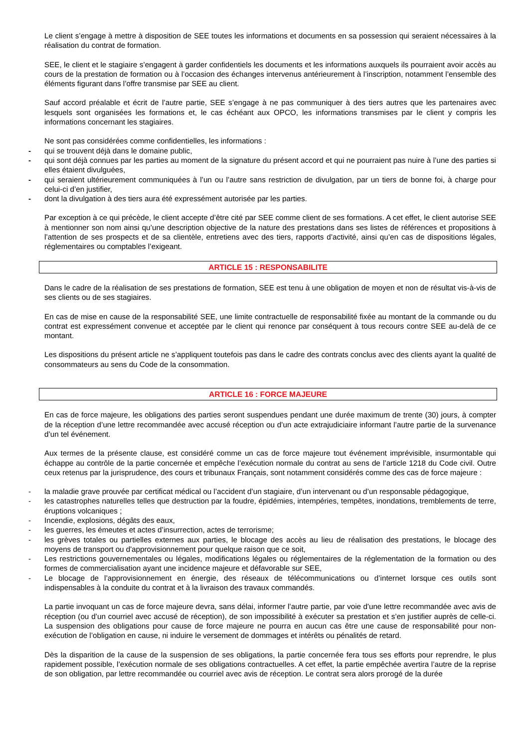Le client s’engage à mettre à disposition de SEE toutes les informations et documents en sa possession qui seraient nécessaires à la réalisation du contrat de formation.
SEE, le client et le stagiaire s’engagent à garder confidentiels les documents et les informations auxquels ils pourraient avoir accès au cours de la prestation de formation ou à l’occasion des échanges intervenus antérieurement à l’inscription, notamment l’ensemble des éléments figurant dans l’offre transmise par SEE au client.
Sauf accord préalable et écrit de l’autre partie, SEE s’engage à ne pas communiquer à des tiers autres que les partenaires avec lesquels sont organisées les formations et, le cas échéant aux OPCO, les informations transmises par le client y compris les informations concernant les stagiaires.
Ne sont pas considérées comme confidentielles, les informations :
- qui se trouvent déjà dans le domaine public,
- qui sont déjà connues par les parties au moment de la signature du présent accord et qui ne pourraient pas nuire à l’une des parties si elles étaient divulguées,
- qui seraient ultérieurement communiquées à l’un ou l’autre sans restriction de divulgation, par un tiers de bonne foi, à charge pour celui-ci d’en justifier,
- dont la divulgation à des tiers aura été expressément autorisée par les parties.
Par exception à ce qui précède, le client accepte d’être cité par SEE comme client de ses formations. A cet effet, le client autorise SEE à mentionner son nom ainsi qu’une description objective de la nature des prestations dans ses listes de références et propositions à l’attention de ses prospects et de sa clientèle, entretiens avec des tiers, rapports d’activité, ainsi qu’en cas de dispositions légales, réglementaires ou comptables l’exigeant.
ARTICLE 15 : RESPONSABILITE
Dans le cadre de la réalisation de ses prestations de formation, SEE est tenu à une obligation de moyen et non de résultat vis-à-vis de ses clients ou de ses stagiaires.
En cas de mise en cause de la responsabilité SEE, une limite contractuelle de responsabilité fixée au montant de la commande ou du contrat est expressément convenue et acceptée par le client qui renonce par conséquent à tous recours contre SEE au-delà de ce montant.
Les dispositions du présent article ne s’appliquent toutefois pas dans le cadre des contrats conclus avec des clients ayant la qualité de consommateurs au sens du Code de la consommation.
ARTICLE 16 : FORCE MAJEURE
En cas de force majeure, les obligations des parties seront suspendues pendant une durée maximum de trente (30) jours, à compter de la réception d’une lettre recommandée avec accusé réception ou d’un acte extrajudiciaire informant l’autre partie de la survenance d’un tel événement.
Aux termes de la présente clause, est considéré comme un cas de force majeure tout événement imprévisible, insurmontable qui échappe au contrôle de la partie concernée et empêche l’exécution normale du contrat au sens de l’article 1218 du Code civil. Outre ceux retenus par la jurisprudence, des cours et tribunaux Français, sont notamment considérés comme des cas de force majeure :
- la maladie grave prouvée par certificat médical ou l’accident d’un stagiaire, d’un intervenant ou d’un responsable pédagogique,
- les catastrophes naturelles telles que destruction par la foudre, épidémies, intempéries, tempêtes, inondations, tremblements de terre, éruptions volcaniques ;
- Incendie, explosions, dégâts des eaux,
- les guerres, les émeutes et actes d’insurrection, actes de terrorisme;
- les grèves totales ou partielles externes aux parties, le blocage des accès au lieu de réalisation des prestations, le blocage des moyens de transport ou d'approvisionnement pour quelque raison que ce soit,
- Les restrictions gouvernementales ou légales, modifications légales ou réglementaires de la réglementation de la formation ou des formes de commercialisation ayant une incidence majeure et défavorable sur SEE,
- Le blocage de l’approvisionnement en énergie, des réseaux de télécommunications ou d’internet lorsque ces outils sont indispensables à la conduite du contrat et à la livraison des travaux commandés.
La partie invoquant un cas de force majeure devra, sans délai, informer l’autre partie, par voie d'une lettre recommandée avec avis de réception (ou d’un courriel avec accusé de réception), de son impossibilité à exécuter sa prestation et s’en justifier auprès de celle-ci. La suspension des obligations pour cause de force majeure ne pourra en aucun cas être une cause de responsabilité pour non-exécution de l’obligation en cause, ni induire le versement de dommages et intérêts ou pénalités de retard.
Dès la disparition de la cause de la suspension de ses obligations, la partie concernée fera tous ses efforts pour reprendre, le plus rapidement possible, l’exécution normale de ses obligations contractuelles. A cet effet, la partie empêchée avertira l’autre de la reprise de son obligation, par lettre recommandée ou courriel avec avis de réception. Le contrat sera alors prorogé de la durée